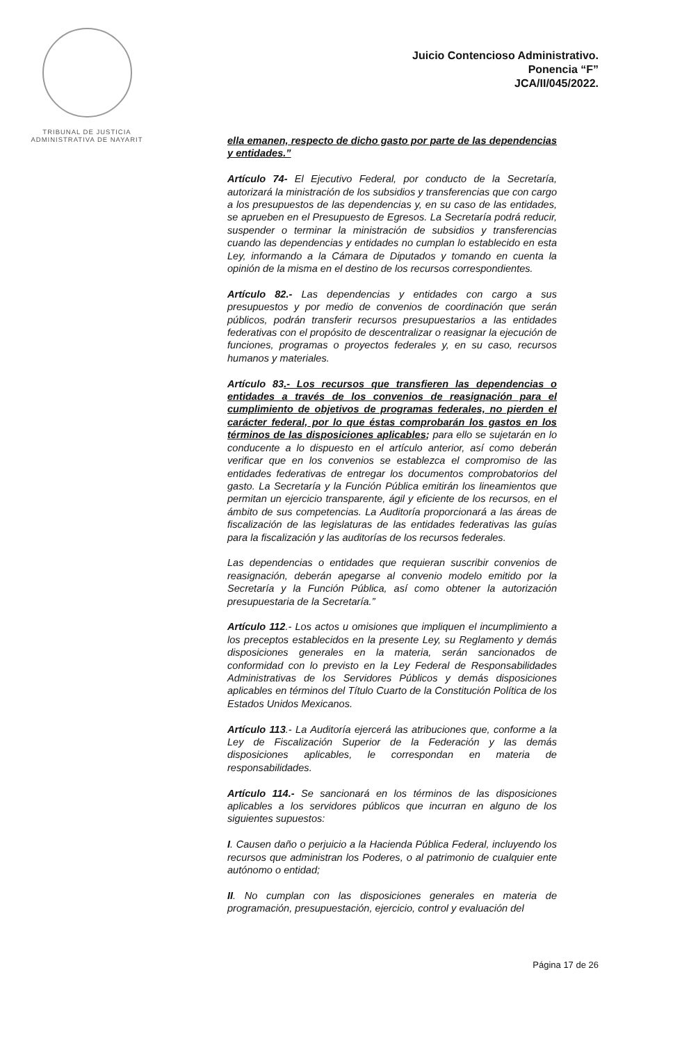TRIBUNAL DE JUSTICIA
ADMINISTRATIVA DE NAYARIT
Juicio Contencioso Administrativo.
Ponencia “F”
JCA/II/045/2022.
ella emanen, respecto de dicho gasto por parte de las dependencias y entidades.”
Artículo 74- El Ejecutivo Federal, por conducto de la Secretaría, autorizará la ministración de los subsidios y transferencias que con cargo a los presupuestos de las dependencias y, en su caso de las entidades, se aprueben en el Presupuesto de Egresos. La Secretaría podrá reducir, suspender o terminar la ministración de subsidios y transferencias cuando las dependencias y entidades no cumplan lo establecido en esta Ley, informando a la Cámara de Diputados y tomando en cuenta la opinión de la misma en el destino de los recursos correspondientes.
Artículo 82.- Las dependencias y entidades con cargo a sus presupuestos y por medio de convenios de coordinación que serán públicos, podrán transferir recursos presupuestarios a las entidades federativas con el propósito de descentralizar o reasignar la ejecución de funciones, programas o proyectos federales y, en su caso, recursos humanos y materiales.
Artículo 83.- Los recursos que transfieren las dependencias o entidades a través de los convenios de reasignación para el cumplimiento de objetivos de programas federales, no pierden el carácter federal, por lo que éstas comprobarán los gastos en los términos de las disposiciones aplicables; para ello se sujetarán en lo conducente a lo dispuesto en el artículo anterior, así como deberán verificar que en los convenios se establezca el compromiso de las entidades federativas de entregar los documentos comprobatorios del gasto. La Secretaría y la Función Pública emitirán los lineamientos que permitan un ejercicio transparente, ágil y eficiente de los recursos, en el ámbito de sus competencias. La Auditoría proporcionará a las áreas de fiscalización de las legislaturas de las entidades federativas las guías para la fiscalización y las auditorías de los recursos federales.
Las dependencias o entidades que requieran suscribir convenios de reasignación, deberán apegarse al convenio modelo emitido por la Secretaría y la Función Pública, así como obtener la autorización presupuestaria de la Secretaría.”
Artículo 112.- Los actos u omisiones que impliquen el incumplimiento a los preceptos establecidos en la presente Ley, su Reglamento y demás disposiciones generales en la materia, serán sancionados de conformidad con lo previsto en la Ley Federal de Responsabilidades Administrativas de los Servidores Públicos y demás disposiciones aplicables en términos del Título Cuarto de la Constitución Política de los Estados Unidos Mexicanos.
Artículo 113.- La Auditoría ejercerá las atribuciones que, conforme a la Ley de Fiscalización Superior de la Federación y las demás disposiciones aplicables, le correspondan en materia de responsabilidades.
Artículo 114.- Se sancionará en los términos de las disposiciones aplicables a los servidores públicos que incurran en alguno de los siguientes supuestos:
I. Causen daño o perjuicio a la Hacienda Pública Federal, incluyendo los recursos que administran los Poderes, o al patrimonio de cualquier ente autónomo o entidad;
II. No cumplan con las disposiciones generales en materia de programación, presupuestación, ejercicio, control y evaluación del
Página 17 de 26